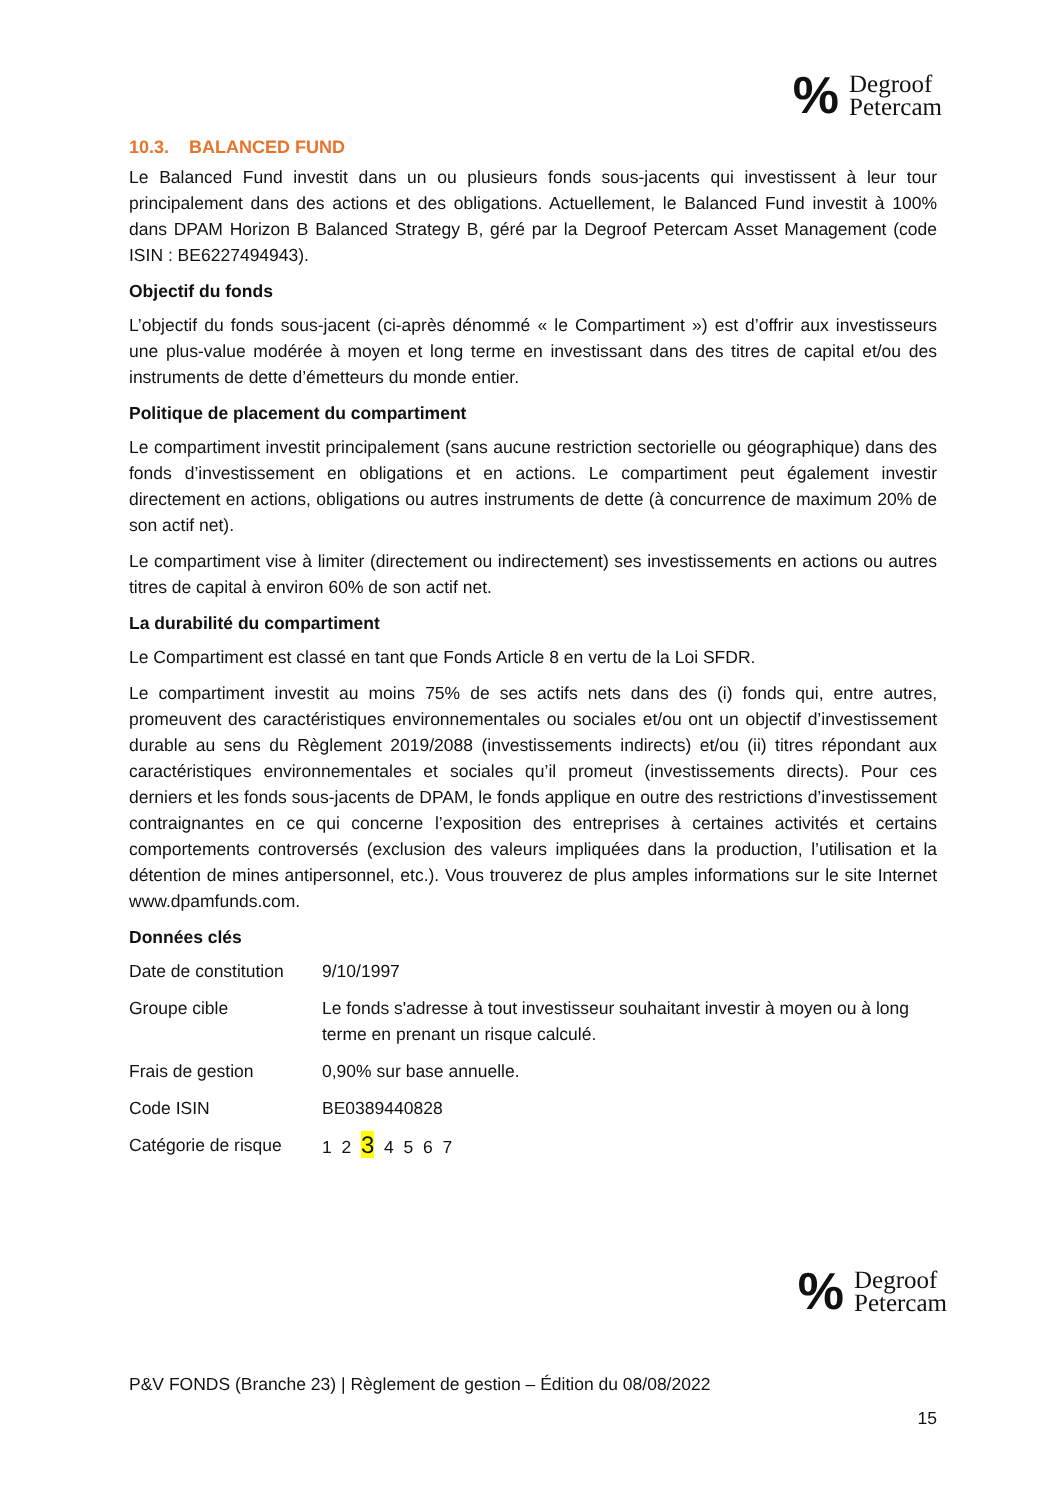% Degroof
Petercam
10.3. BALANCED FUND
Le Balanced Fund investit dans un ou plusieurs fonds sous-jacents qui investissent à leur tour principalement dans des actions et des obligations. Actuellement, le Balanced Fund investit à 100% dans DPAM Horizon B Balanced Strategy B, géré par la Degroof Petercam Asset Management (code ISIN : BE6227494943).
Objectif du fonds
L’objectif du fonds sous-jacent (ci-après dénommé « le Compartiment ») est d’offrir aux investisseurs une plus-value modérée à moyen et long terme en investissant dans des titres de capital et/ou des instruments de dette d’émetteurs du monde entier.
Politique de placement du compartiment
Le compartiment investit principalement (sans aucune restriction sectorielle ou géographique) dans des fonds d’investissement en obligations et en actions. Le compartiment peut également investir directement en actions, obligations ou autres instruments de dette (à concurrence de maximum 20% de son actif net).
Le compartiment vise à limiter (directement ou indirectement) ses investissements en actions ou autres titres de capital à environ 60% de son actif net.
La durabilité du compartiment
Le Compartiment est classé en tant que Fonds Article 8 en vertu de la Loi SFDR.
Le compartiment investit au moins 75% de ses actifs nets dans des (i) fonds qui, entre autres, promeuvent des caractéristiques environnementales ou sociales et/ou ont un objectif d’investissement durable au sens du Règlement 2019/2088 (investissements indirects) et/ou (ii) titres répondant aux caractéristiques environnementales et sociales qu’il promeut (investissements directs). Pour ces derniers et les fonds sous-jacents de DPAM, le fonds applique en outre des restrictions d’investissement contraignantes en ce qui concerne l’exposition des entreprises à certaines activités et certains comportements controversés (exclusion des valeurs impliquées dans la production, l’utilisation et la détention de mines antipersonnel, etc.). Vous trouverez de plus amples informations sur le site Internet www.dpamfunds.com.
Données clés
| Date de constitution | 9/10/1997 |
| Groupe cible | Le fonds s'adresse à tout investisseur souhaitant investir à moyen ou à long terme en prenant un risque calculé. |
| Frais de gestion | 0,90% sur base annuelle. |
| Code ISIN | BE0389440828 |
| Catégorie de risque | 1 2 3 4 5 6 7 |
% Degroof
Petercam
P&V FONDS (Branche 23) | Règlement de gestion – Édition du 08/08/2022
15